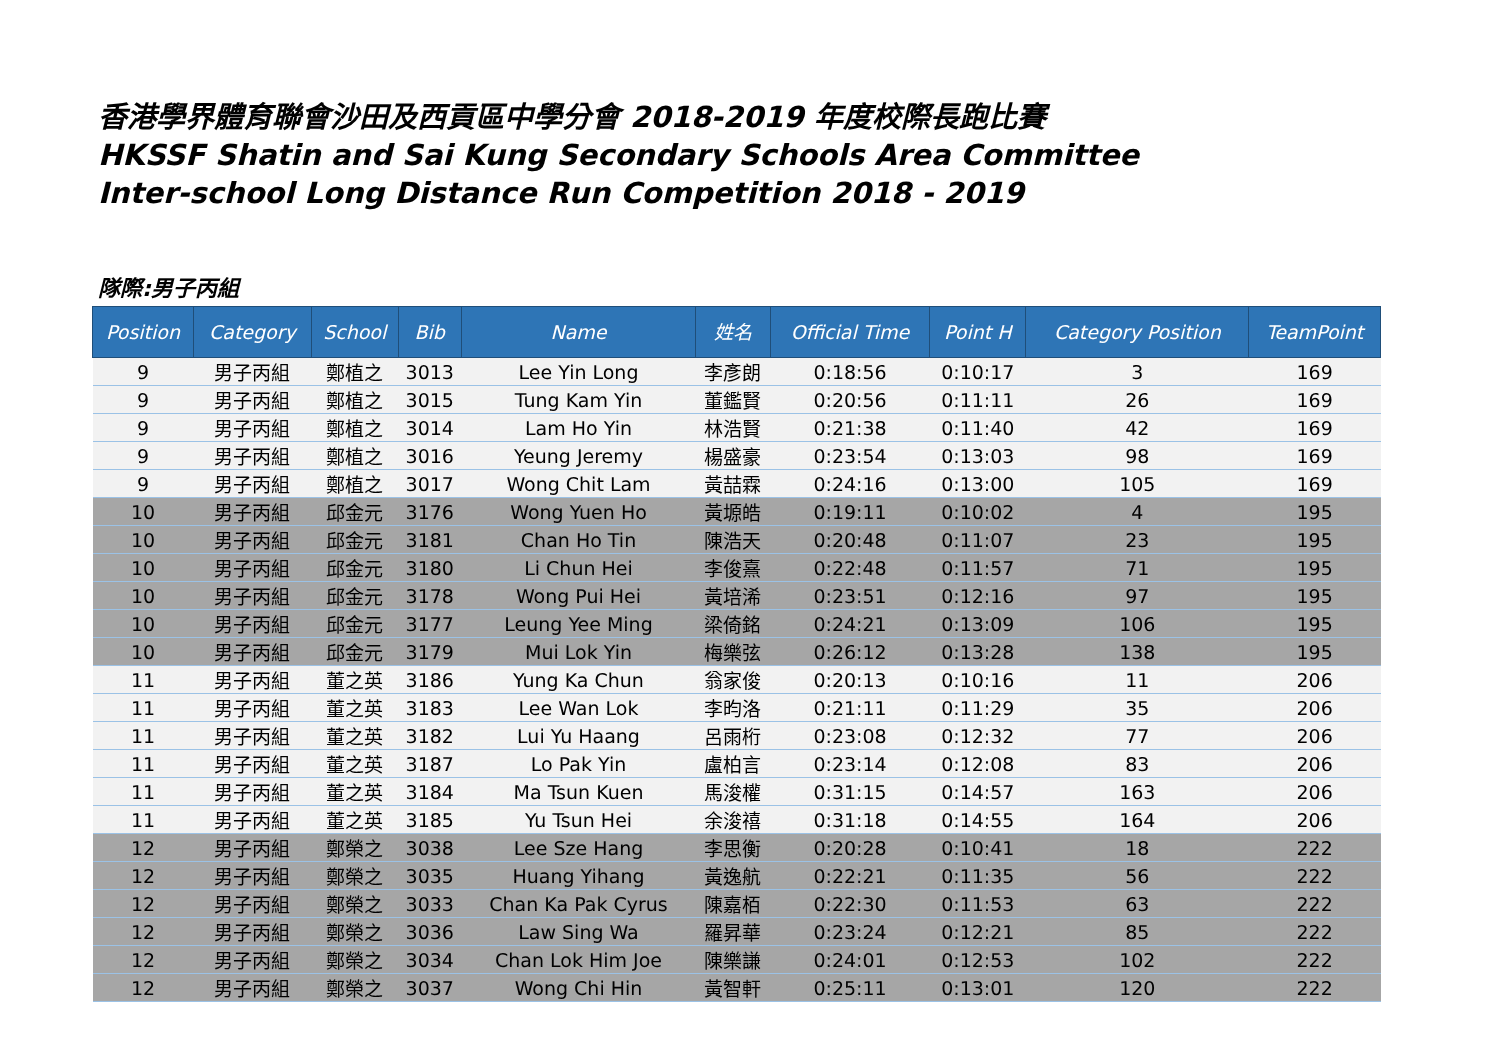香港學界體育聯會沙田及西貢區中學分會 2018-2019 年度校際長跑比賽
HKSSF Shatin and Sai Kung Secondary Schools Area Committee
Inter-school Long Distance Run Competition 2018 - 2019
隊際:男子丙組
| Position | Category | School | Bib | Name | 姓名 | Official Time | Point H | Category Position | TeamPoint |
| --- | --- | --- | --- | --- | --- | --- | --- | --- | --- |
| 9 | 男子丙組 | 鄭植之 | 3013 | Lee Yin Long | 李彥朗 | 0:18:56 | 0:10:17 | 3 | 169 |
| 9 | 男子丙組 | 鄭植之 | 3015 | Tung Kam Yin | 董鑑賢 | 0:20:56 | 0:11:11 | 26 | 169 |
| 9 | 男子丙組 | 鄭植之 | 3014 | Lam Ho Yin | 林浩賢 | 0:21:38 | 0:11:40 | 42 | 169 |
| 9 | 男子丙組 | 鄭植之 | 3016 | Yeung Jeremy | 楊盛豪 | 0:23:54 | 0:13:03 | 98 | 169 |
| 9 | 男子丙組 | 鄭植之 | 3017 | Wong Chit Lam | 黃喆霖 | 0:24:16 | 0:13:00 | 105 | 169 |
| 10 | 男子丙組 | 邱金元 | 3176 | Wong Yuen Ho | 黃塬皓 | 0:19:11 | 0:10:02 | 4 | 195 |
| 10 | 男子丙組 | 邱金元 | 3181 | Chan Ho Tin | 陳浩天 | 0:20:48 | 0:11:07 | 23 | 195 |
| 10 | 男子丙組 | 邱金元 | 3180 | Li Chun Hei | 李俊熹 | 0:22:48 | 0:11:57 | 71 | 195 |
| 10 | 男子丙組 | 邱金元 | 3178 | Wong Pui Hei | 黃培浠 | 0:23:51 | 0:12:16 | 97 | 195 |
| 10 | 男子丙組 | 邱金元 | 3177 | Leung Yee Ming | 梁倚銘 | 0:24:21 | 0:13:09 | 106 | 195 |
| 10 | 男子丙組 | 邱金元 | 3179 | Mui Lok Yin | 梅樂弦 | 0:26:12 | 0:13:28 | 138 | 195 |
| 11 | 男子丙組 | 董之英 | 3186 | Yung Ka Chun | 翁家俊 | 0:20:13 | 0:10:16 | 11 | 206 |
| 11 | 男子丙組 | 董之英 | 3183 | Lee Wan Lok | 李昀洛 | 0:21:11 | 0:11:29 | 35 | 206 |
| 11 | 男子丙組 | 董之英 | 3182 | Lui Yu Haang | 呂雨桁 | 0:23:08 | 0:12:32 | 77 | 206 |
| 11 | 男子丙組 | 董之英 | 3187 | Lo Pak Yin | 盧柏言 | 0:23:14 | 0:12:08 | 83 | 206 |
| 11 | 男子丙組 | 董之英 | 3184 | Ma Tsun Kuen | 馬浚權 | 0:31:15 | 0:14:57 | 163 | 206 |
| 11 | 男子丙組 | 董之英 | 3185 | Yu Tsun Hei | 余浚禧 | 0:31:18 | 0:14:55 | 164 | 206 |
| 12 | 男子丙組 | 鄭榮之 | 3038 | Lee Sze Hang | 李思衡 | 0:20:28 | 0:10:41 | 18 | 222 |
| 12 | 男子丙組 | 鄭榮之 | 3035 | Huang Yihang | 黃逸航 | 0:22:21 | 0:11:35 | 56 | 222 |
| 12 | 男子丙組 | 鄭榮之 | 3033 | Chan Ka Pak Cyrus | 陳嘉栢 | 0:22:30 | 0:11:53 | 63 | 222 |
| 12 | 男子丙組 | 鄭榮之 | 3036 | Law Sing Wa | 羅昇華 | 0:23:24 | 0:12:21 | 85 | 222 |
| 12 | 男子丙組 | 鄭榮之 | 3034 | Chan Lok Him Joe | 陳樂謙 | 0:24:01 | 0:12:53 | 102 | 222 |
| 12 | 男子丙組 | 鄭榮之 | 3037 | Wong Chi Hin | 黃智軒 | 0:25:11 | 0:13:01 | 120 | 222 |